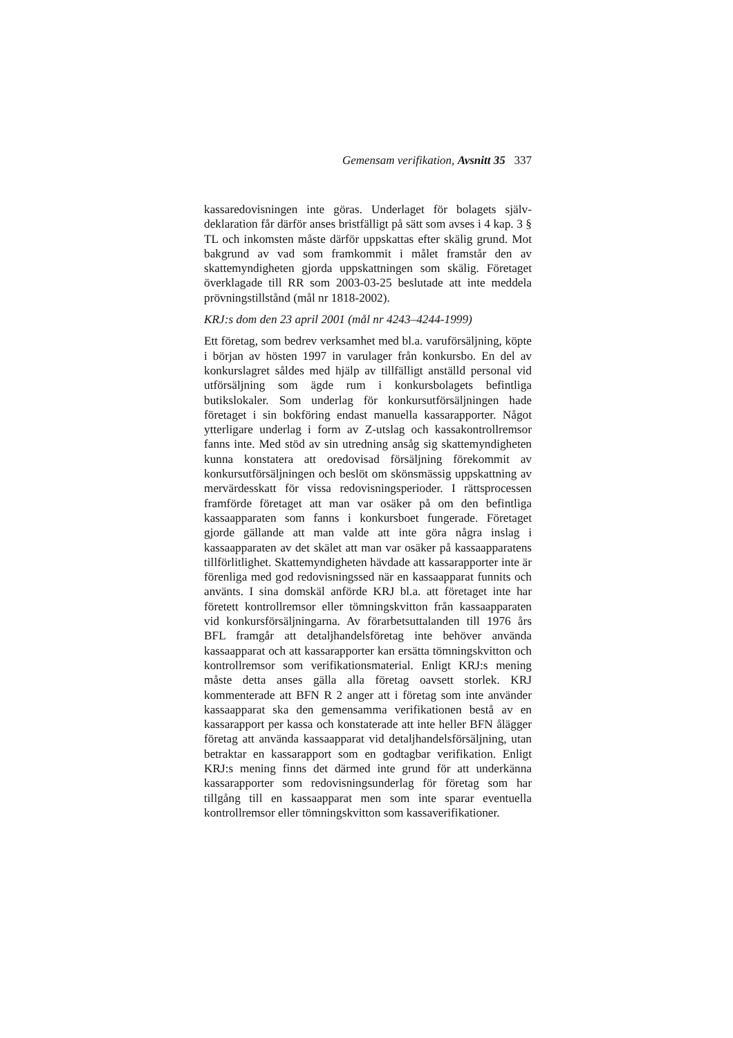Gemensam verifikation, Avsnitt 35 337
kassaredovisningen inte göras. Underlaget för bolagets själv­deklaration får därför anses bristfälligt på sätt som avses i 4 kap. 3 § TL och inkomsten måste därför uppskattas efter skälig grund. Mot bakgrund av vad som framkommit i målet framstår den av skattemyndigheten gjorda uppskattningen som skälig. Företaget överklagade till RR som 2003-03-25 beslu­tade att inte meddela prövningstillstånd (mål nr 1818-2002).
KRJ:s dom den 23 april 2001 (mål nr 4243–4244-1999)
Ett företag, som bedrev verksamhet med bl.a. varuförsäljning, köpte i början av hösten 1997 in varulager från konkursbo. En del av konkurslagret såldes med hjälp av tillfälligt anställd personal vid utförsäljning som ägde rum i konkursbolagets befintliga butikslokaler. Som underlag för konkursutför­säljningen hade företaget i sin bokföring endast manuella kassarapporter. Något ytterligare underlag i form av Z-utslag och kassakontrollremsor fanns inte. Med stöd av sin utredning ansåg sig skattemyndigheten kunna konstatera att oredovisad försäljning förekommit av konkursutförsäljningen och beslöt om skönsmässig uppskattning av mervärdesskatt för vissa redovisningsperioder. I rättsprocessen framförde företaget att man var osäker på om den befintliga kassaapparaten som fanns i konkursboet fungerade. Företaget gjorde gällande att man valde att inte göra några inslag i kassaapparaten av det skälet att man var osäker på kassaapparatens tillförlitlighet. Skatte­myndigheten hävdade att kassarapporter inte är förenliga med god redovisningssed när en kassaapparat funnits och använts. I sina domskäl anförde KRJ bl.a. att företaget inte har företett kontrollremsor eller tömningskvitton från kassaapparaten vid konkursförsäljningarna. Av förarbetsuttalanden till 1976 års BFL framgår att detaljhandelsföretag inte behöver använda kassaapparat och att kassarapporter kan ersätta tömnings­kvitton och kontrollremsor som verifikationsmaterial. Enligt KRJ:s mening måste detta anses gälla alla företag oavsett storlek. KRJ kommenterade att BFN R 2 anger att i företag som inte använder kassaapparat ska den gemensamma verifikationen bestå av en kassarapport per kassa och konstaterade att inte heller BFN ålägger företag att använda kassaapparat vid detaljhandelsförsäljning, utan betraktar en kassarapport som en godtagbar verifikation. Enligt KRJ:s mening finns det därmed inte grund för att underkänna kassarapporter som redovisningsunderlag för företag som har tillgång till en kassaapparat men som inte sparar eventuella kontrollremsor eller tömningskvitton som kassaverifikationer.